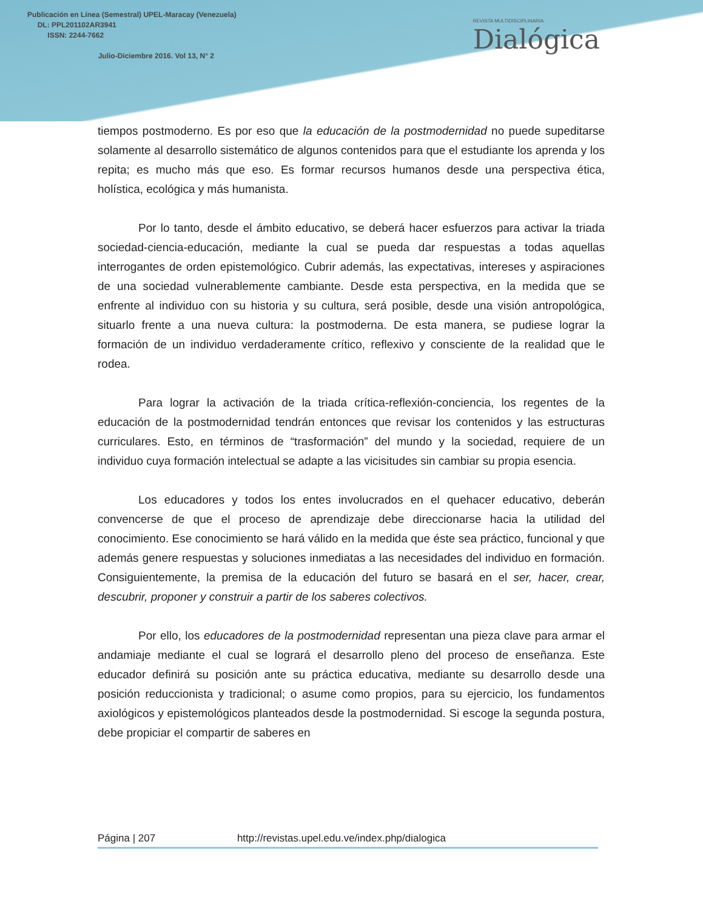Publicación en Línea (Semestral) UPEL-Maracay (Venezuela)
DL: PPL201102AR3941
ISSN: 2244-7662
Julio-Diciembre 2016. Vol 13, N° 2
REVISTA MULTIDISCIPLINARIA
Dialógica
tiempos postmoderno. Es por eso que la educación de la postmodernidad no puede supeditarse solamente al desarrollo sistemático de algunos contenidos para que el estudiante los aprenda y los repita; es mucho más que eso. Es formar recursos humanos desde una perspectiva ética, holística, ecológica y más humanista.
Por lo tanto, desde el ámbito educativo, se deberá hacer esfuerzos para activar la triada sociedad-ciencia-educación, mediante la cual se pueda dar respuestas a todas aquellas interrogantes de orden epistemológico. Cubrir además, las expectativas, intereses y aspiraciones de una sociedad vulnerablemente cambiante. Desde esta perspectiva, en la medida que se enfrente al individuo con su historia y su cultura, será posible, desde una visión antropológica, situarlo frente a una nueva cultura: la postmoderna. De esta manera, se pudiese lograr la formación de un individuo verdaderamente crítico, reflexivo y consciente de la realidad que le rodea.
Para lograr la activación de la triada crítica-reflexión-conciencia, los regentes de la educación de la postmodernidad tendrán entonces que revisar los contenidos y las estructuras curriculares. Esto, en términos de “trasformación” del mundo y la sociedad, requiere de un individuo cuya formación intelectual se adapte a las vicisitudes sin cambiar su propia esencia.
Los educadores y todos los entes involucrados en el quehacer educativo, deberán convencerse de que el proceso de aprendizaje debe direccionarse hacia la utilidad del conocimiento. Ese conocimiento se hará válido en la medida que éste sea práctico, funcional y que además genere respuestas y soluciones inmediatas a las necesidades del individuo en formación. Consiguientemente, la premisa de la educación del futuro se basará en el ser, hacer, crear, descubrir, proponer y construir a partir de los saberes colectivos.
Por ello, los educadores de la postmodernidad representan una pieza clave para armar el andamiaje mediante el cual se logrará el desarrollo pleno del proceso de enseñanza. Este educador definirá su posición ante su práctica educativa, mediante su desarrollo desde una posición reduccionista y tradicional; o asume como propios, para su ejercicio, los fundamentos axiológicos y epistemológicos planteados desde la postmodernidad. Si escoge la segunda postura, debe propiciar el compartir de saberes en
Página | 207 http://revistas.upel.edu.ve/index.php/dialogica